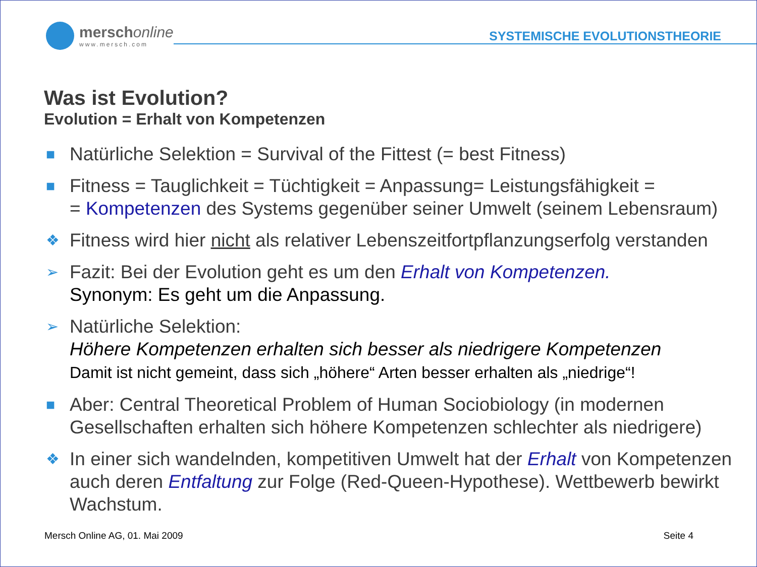merschonline
www.mersch.com
SYSTEMISCHE EVOLUTIONSTHEORIE
Was ist Evolution?
Evolution = Erhalt von Kompetenzen
■ Natürliche Selektion = Survival of the Fittest (= best Fitness)
■ Fitness = Tauglichkeit = Tüchtigkeit = Anpassung= Leistungsfähigkeit =
= Kompetenzen des Systems gegenüber seiner Umwelt (seinem Lebensraum)
❖ Fitness wird hier nicht als relativer Lebenszeitfortpflanzungserfolg verstanden
➢ Fazit: Bei der Evolution geht es um den Erhalt von Kompetenzen.
Synonym: Es geht um die Anpassung.
➢ Natürliche Selektion:
Höhere Kompetenzen erhalten sich besser als niedrigere Kompetenzen
Damit ist nicht gemeint, dass sich „höhere“ Arten besser erhalten als „niedrige“!
■ Aber: Central Theoretical Problem of Human Sociobiology (in modernen Gesellschaften erhalten sich höhere Kompetenzen schlechter als niedrigere)
❖ In einer sich wandelnden, kompetitiven Umwelt hat der Erhalt von Kompetenzen auch deren Entfaltung zur Folge (Red-Queen-Hypothese). Wettbewerb bewirkt Wachstum.
Mersch Online AG, 01. Mai 2009 Seite 4